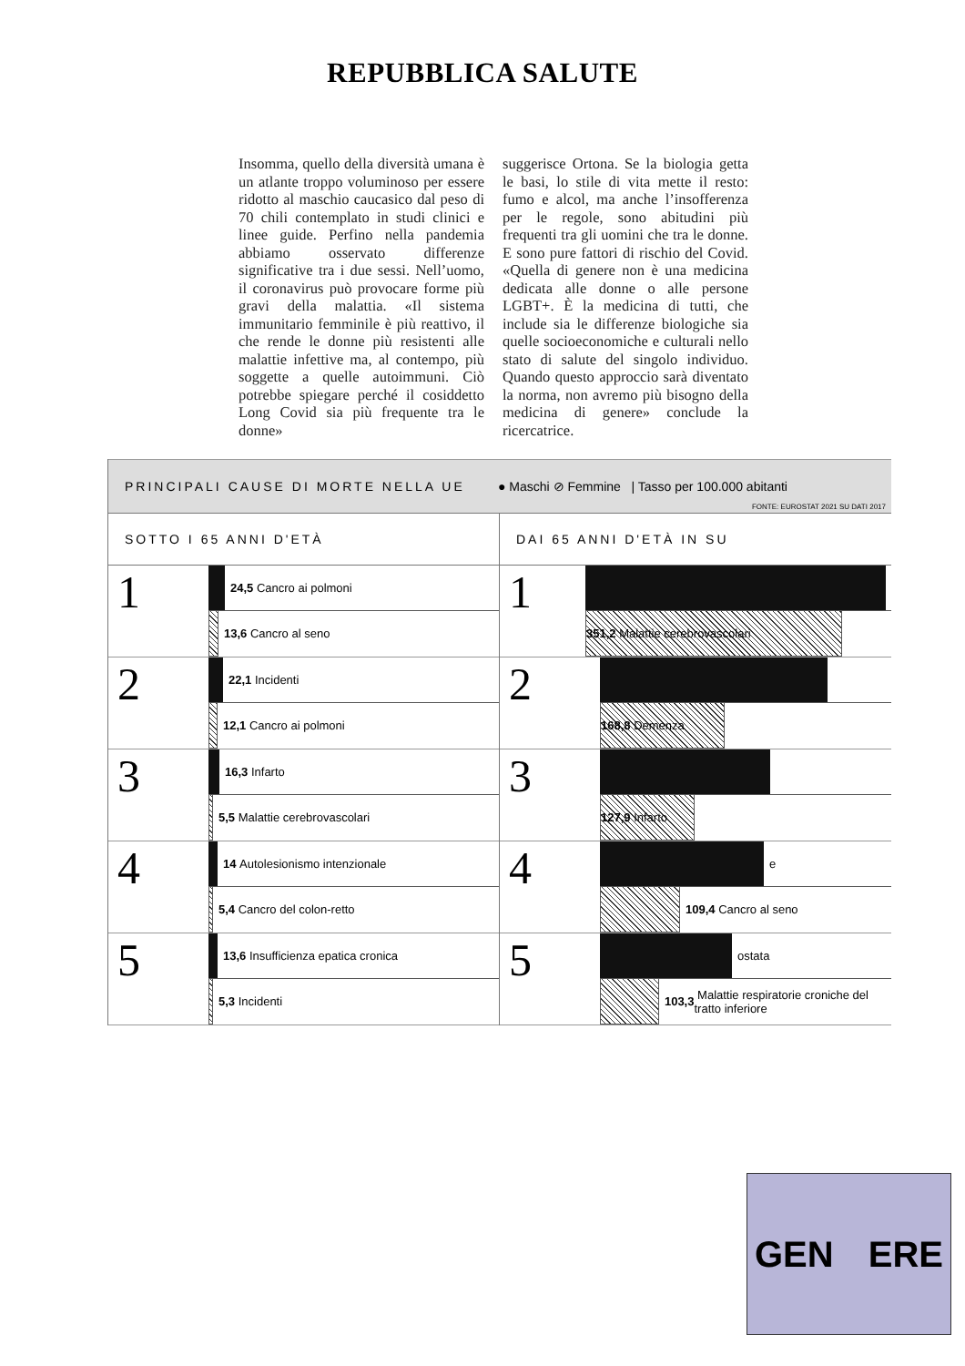REPUBBLICA SALUTE
Insomma, quello della diversità umana è un atlante troppo voluminoso per essere ridotto al maschio caucasico dal peso di 70 chili contemplato in studi clinici e linee guide. Perfino nella pandemia abbiamo osservato differenze significative tra i due sessi. Nell’uomo, il coronavirus può provocare forme più gravi della malattia. «Il sistema immunitario femminile è più reattivo, il che rende le donne più resistenti alle malattie infettive ma, al contempo, più soggette a quelle autoimmuni. Ciò potrebbe spiegare perché il cosiddetto Long Covid sia più frequente tra le donne»
suggerisce Ortona. Se la biologia getta le basi, lo stile di vita mette il resto: fumo e alcol, ma anche l’insofferenza per le regole, sono abitudini più frequenti tra gli uomini che tra le donne. E sono pure fattori di rischio del Covid. «Quella di genere non è una medicina dedicata alle donne o alle persone LGBT+. È la medicina di tutti, che include sia le differenze biologiche sia quelle socioeconomiche e culturali nello stato di salute del singolo individuo. Quando questo approccio sarà diventato la norma, non avremo più bisogno della medicina di genere» conclude la ricercatrice.
PRINCIPALI CAUSE DI MORTE NELLA UE ● Maschi ⊘ Femmine | Tasso per 100.000 abitanti
FONTE: EUROSTAT 2021 SU DATI 2017
SOTTO I 65 ANNI D'ETÀ
1
24,5 Cancro ai polmoni
13,6 Cancro al seno
2
22,1 Incidenti
12,1 Cancro ai polmoni
3
16,3 Infarto
5,5 Malattie cerebrovascolari
4
14 Autolesionismo intenzionale
5,4 Cancro del colon-retto
5
13,6 Insufficienza epatica cronica
5,3 Incidenti
DAI 65 ANNI D'ETÀ IN SU
1
351,2 Malattie cerebrovascolari
2
168,8 Demenza
3
127,9 Infarto
4
e
109,4 Cancro al seno
5
ostata
103,3 Malattie respiratorie croniche del tratto inferiore
GEN ERE